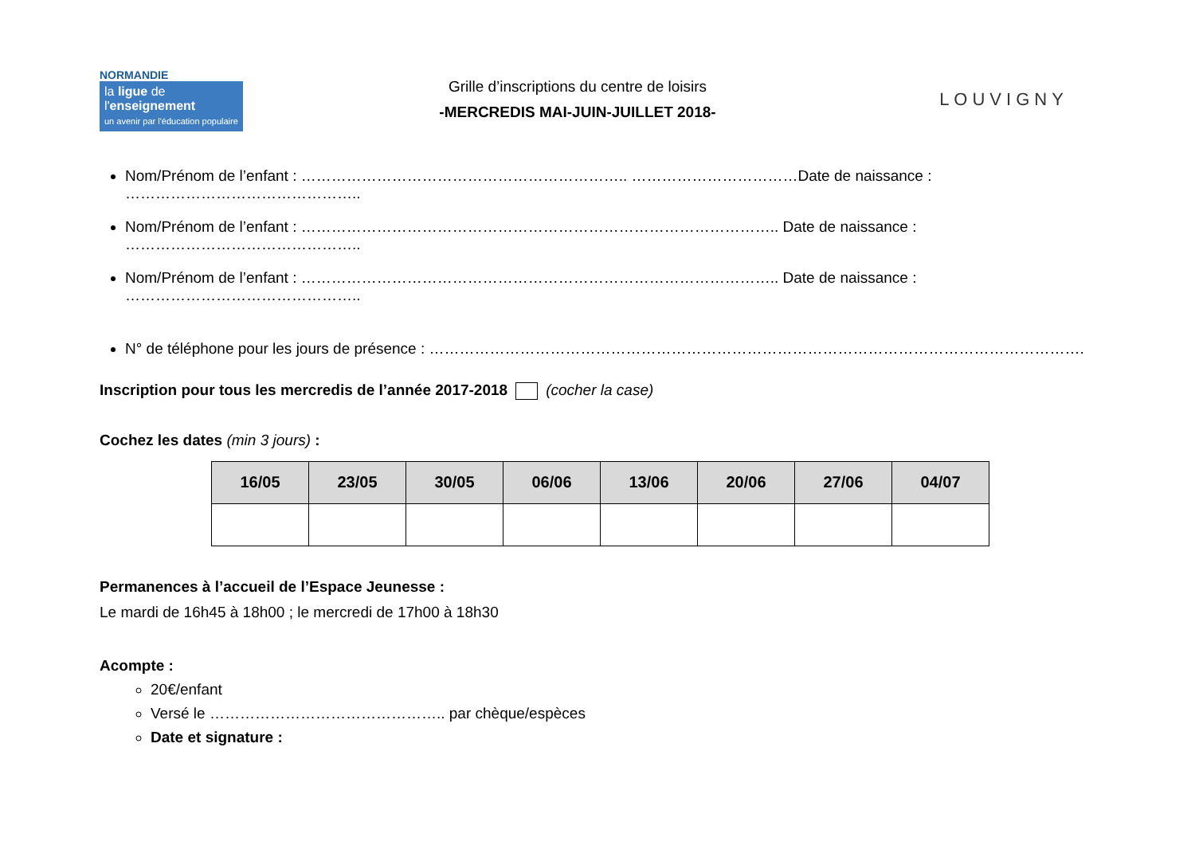NORMANDIE
la ligue de
l'enseignement
un avenir par l'éducation populaire
Grille d’inscriptions du centre de loisirs
-MERCREDIS MAI-JUIN-JUILLET 2018-
LOUVIGNY
Nom/Prénom de l’enfant : ……………………………………………………….. ……………………………Date de naissance : ………………………………………..
Nom/Prénom de l’enfant : ………………………………………………………………………………….. Date de naissance : ………………………………………..
Nom/Prénom de l’enfant : ………………………………………………………………………………….. Date de naissance : ………………………………………..
N° de téléphone pour les jours de présence : ………………………………………………………………………………………………………………….
Inscription pour tous les mercredis de l’année 2017-2018 (cocher la case)
Cochez les dates (min 3 jours) :
| 16/05 | 23/05 | 30/05 | 06/06 | 13/06 | 20/06 | 27/06 | 04/07 |
| --- | --- | --- | --- | --- | --- | --- | --- |
Permanences à l’accueil de l’Espace Jeunesse :
Le mardi de 16h45 à 18h00 ; le mercredi de 17h00 à 18h30
Acompte :
20€/enfant
Versé le ……………………………………….. par chèque/espèces
Date et signature :